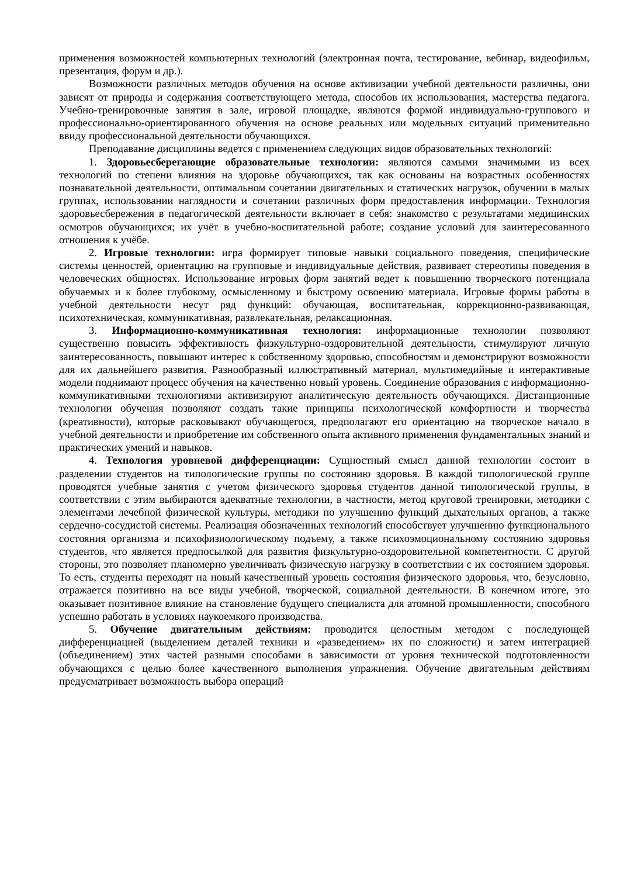применения возможностей компьютерных технологий (электронная почта, тестирование, вебинар, видеофильм, презентация, форум и др.).
Возможности различных методов обучения на основе активизации учебной деятельности различны, они зависят от природы и содержания соответствующего метода, способов их использования, мастерства педагога. Учебно-тренировочные занятия в зале, игровой площадке, являются формой индивидуально-группового и профессионально-ориентированного обучения на основе реальных или модельных ситуаций применительно ввиду профессиональной деятельности обучающихся.
Преподавание дисциплины ведется с применением следующих видов образовательных технологий:
1. Здоровьесберегающие образовательные технологии: являются самыми значимыми из всех технологий по степени влияния на здоровье обучающихся, так как основаны на возрастных особенностях познавательной деятельности, оптимальном сочетании двигательных и статических нагрузок, обучении в малых группах, использовании наглядности и сочетании различных форм предоставления информации. Технология здоровьесбережения в педагогической деятельности включает в себя: знакомство с результатами медицинских осмотров обучающихся; их учёт в учебно-воспитательной работе; создание условий для заинтересованного отношения к учёбе.
2. Игровые технологии: игра формирует типовые навыки социального поведения, специфические системы ценностей, ориентацию на групповые и индивидуальные действия, развивает стереотипы поведения в человеческих общностях. Использование игровых форм занятий ведет к повышению творческого потенциала обучаемых и к более глубокому, осмысленному и быстрому освоению материала. Игровые формы работы в учебной деятельности несут ряд функций: обучающая, воспитательная, коррекционно-развивающая, психотехническая, коммуникативная, развлекательная, релаксационная.
3. Информационно-коммуникативная технология: информационные технологии позволяют существенно повысить эффективность физкультурно-оздоровительной деятельности, стимулируют личную заинтересованность, повышают интерес к собственному здоровью, способностям и демонстрируют возможности для их дальнейшего развития. Разнообразный иллюстративный материал, мультимедийные и интерактивные модели поднимают процесс обучения на качественно новый уровень. Соединение образования с информационно-коммуникативными технологиями активизируют аналитическую деятельность обучающихся. Дистанционные технологии обучения позволяют создать такие принципы психологической комфортности и творчества (креативности), которые расковывают обучающегося, предполагают его ориентацию на творческое начало в учебной деятельности и приобретение им собственного опыта активного применения фундаментальных знаний и практических умений и навыков.
4. Технология уровневой дифференциации: Сущностный смысл данной технологии состоит в разделении студентов на типологические группы по состоянию здоровья. В каждой типологической группе проводятся учебные занятия с учетом физического здоровья студентов данной типологической группы, в соответствии с этим выбираются адекватные технологии, в частности, метод круговой тренировки, методики с элементами лечебной физической культуры, методики по улучшению функций дыхательных органов, а также сердечно-сосудистой системы. Реализация обозначенных технологий способствует улучшению функционального состояния организма и психофизиологическому подъему, а также психоэмоциональному состоянию здоровья студентов, что является предпосылкой для развития физкультурно-оздоровительной компетентности. С другой стороны, это позволяет планомерно увеличивать физическую нагрузку в соответствии с их состоянием здоровья. То есть, студенты переходят на новый качественный уровень состояния физического здоровья, что, безусловно, отражается позитивно на все виды учебной, творческой, социальной деятельности. В конечном итоге, это оказывает позитивное влияние на становление будущего специалиста для атомной промышленности, способного успешно работать в условиях наукоемкого производства.
5. Обучение двигательным действиям: проводится целостным методом с последующей дифференциацией (выделением деталей техники и «разведением» их по сложности) и затем интеграцией (объединением) этих частей разными способами в зависимости от уровня технической подготовленности обучающихся с целью более качественного выполнения упражнения. Обучение двигательным действиям предусматривает возможность выбора операций